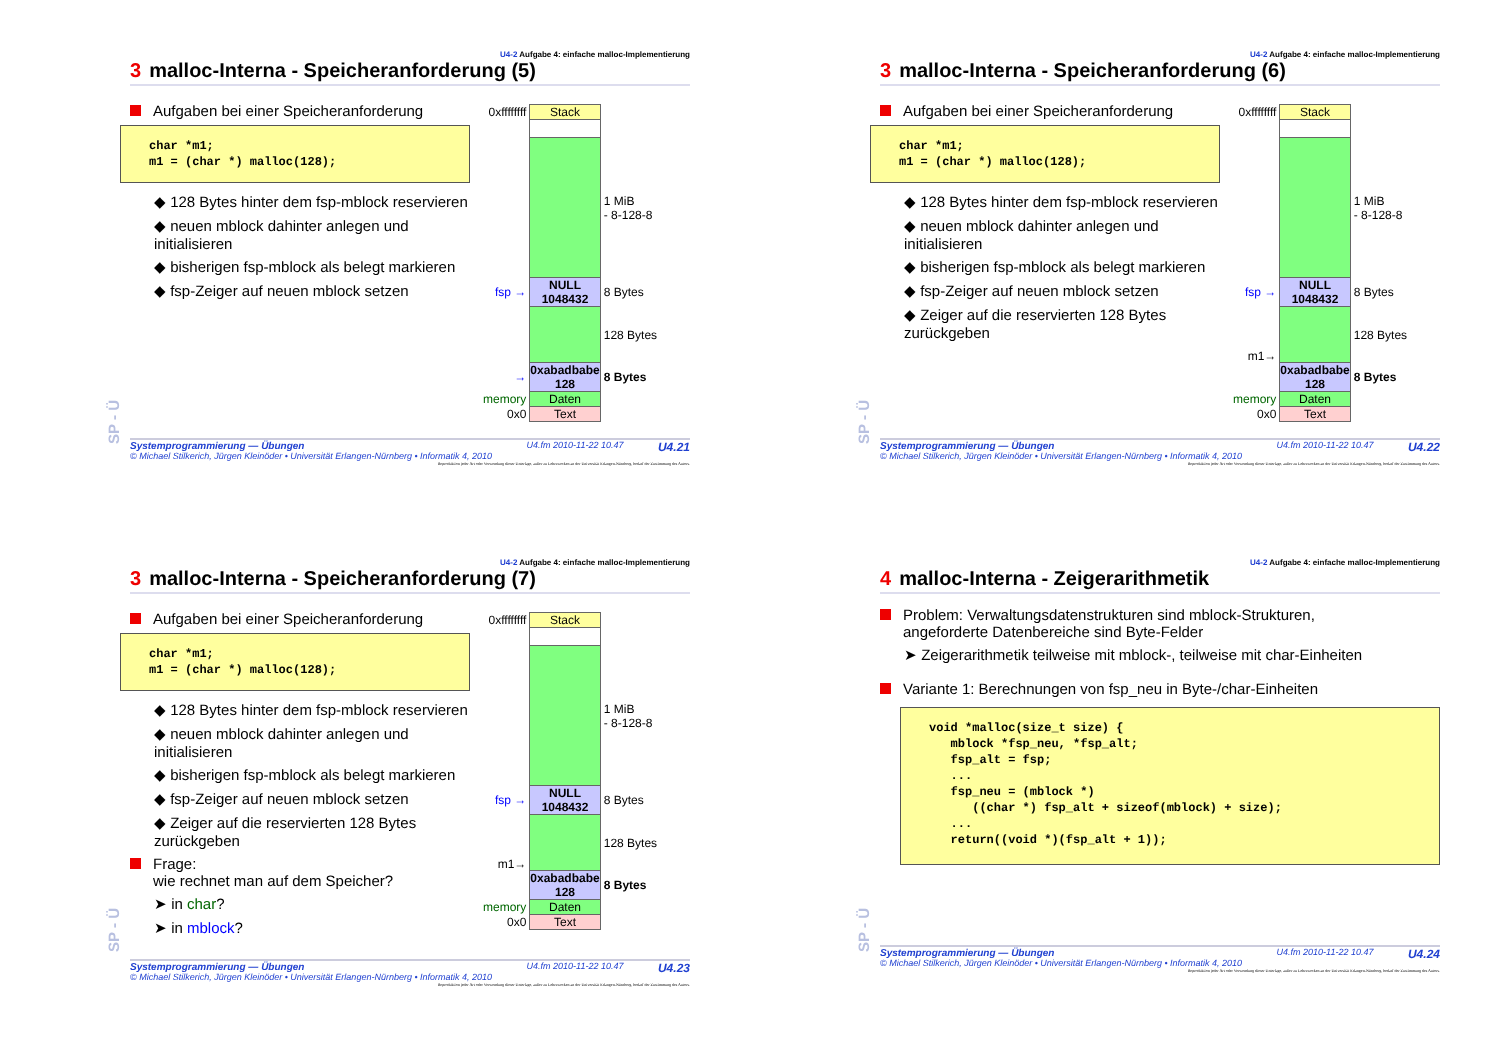SP - Ü
U4-2 Aufgabe 4: einfache malloc-Implementierung
3 malloc-Interna - Speicheranforderung (5)
Aufgaben bei einer Speicheranforderung
char *m1; m1 = (char *) malloc(128);
◆ 128 Bytes hinter dem fsp-mblock reservieren
◆ neuen mblock dahinter anlegen und initialisieren
◆ bisherigen fsp-mblock als belegt markieren
◆ fsp-Zeiger auf neuen mblock setzen
| 0xffffffff | Stack | |
| | | 1 MiB - 8-128-8 |
| fsp → | NULL 1048432 | 8 Bytes |
| | | 128 Bytes |
| → | 0xabadbabe 128 | 8 Bytes |
| memory | Daten | |
| 0x0 | Text | |
Systemprogrammierung — Übungen
© Michael Stilkerich, Jürgen Kleinöder • Universität Erlangen-Nürnberg • Informatik 4, 2010
U4.fm 2010-11-22 10.47
U4.21
Reproduktion jeder Art oder Verwendung dieser Unterlage, außer zu Lehrzwecken an der Universität Erlangen-Nürnberg, bedarf der Zustimmung des Autors.
SP - Ü
U4-2 Aufgabe 4: einfache malloc-Implementierung
3 malloc-Interna - Speicheranforderung (6)
Aufgaben bei einer Speicheranforderung
char *m1; m1 = (char *) malloc(128);
◆ 128 Bytes hinter dem fsp-mblock reservieren
◆ neuen mblock dahinter anlegen und initialisieren
◆ bisherigen fsp-mblock als belegt markieren
◆ fsp-Zeiger auf neuen mblock setzen
◆ Zeiger auf die reservierten 128 Bytes zurückgeben
| 0xffffffff | Stack | |
| | | 1 MiB - 8-128-8 |
| fsp → | NULL 1048432 | 8 Bytes |
| m1→ | | 128 Bytes |
| | 0xabadbabe 128 | 8 Bytes |
| memory | Daten | |
| 0x0 | Text | |
Systemprogrammierung — Übungen
© Michael Stilkerich, Jürgen Kleinöder • Universität Erlangen-Nürnberg • Informatik 4, 2010
U4.fm 2010-11-22 10.47
U4.22
Reproduktion jeder Art oder Verwendung dieser Unterlage, außer zu Lehrzwecken an der Universität Erlangen-Nürnberg, bedarf der Zustimmung des Autors.
SP - Ü
U4-2 Aufgabe 4: einfache malloc-Implementierung
3 malloc-Interna - Speicheranforderung (7)
Aufgaben bei einer Speicheranforderung
char *m1; m1 = (char *) malloc(128);
◆ 128 Bytes hinter dem fsp-mblock reservieren
◆ neuen mblock dahinter anlegen und initialisieren
◆ bisherigen fsp-mblock als belegt markieren
◆ fsp-Zeiger auf neuen mblock setzen
◆ Zeiger auf die reservierten 128 Bytes zurückgeben
Frage:
wie rechnet man auf dem Speicher?
➤ in char?
➤ in mblock?
| 0xffffffff | Stack | |
| | | 1 MiB - 8-128-8 |
| fsp → | NULL 1048432 | 8 Bytes |
| m1→ | | 128 Bytes |
| | 0xabadbabe 128 | 8 Bytes |
| memory | Daten | |
| 0x0 | Text | |
Systemprogrammierung — Übungen
© Michael Stilkerich, Jürgen Kleinöder • Universität Erlangen-Nürnberg • Informatik 4, 2010
U4.fm 2010-11-22 10.47
U4.23
Reproduktion jeder Art oder Verwendung dieser Unterlage, außer zu Lehrzwecken an der Universität Erlangen-Nürnberg, bedarf der Zustimmung des Autors.
SP - Ü
U4-2 Aufgabe 4: einfache malloc-Implementierung
4 malloc-Interna - Zeigerarithmetik
Problem: Verwaltungsdatenstrukturen sind mblock-Strukturen,
angeforderte Datenbereiche sind Byte-Felder
➤ Zeigerarithmetik teilweise mit mblock-, teilweise mit char-Einheiten
Variante 1: Berechnungen von fsp_neu in Byte-/char-Einheiten
void *malloc(size_t size) { mblock *fsp_neu, *fsp_alt; fsp_alt = fsp; ... fsp_neu = (mblock *) ((char *) fsp_alt + sizeof(mblock) + size); ... return((void *)(fsp_alt + 1));
Systemprogrammierung — Übungen
© Michael Stilkerich, Jürgen Kleinöder • Universität Erlangen-Nürnberg • Informatik 4, 2010
U4.fm 2010-11-22 10.47
U4.24
Reproduktion jeder Art oder Verwendung dieser Unterlage, außer zu Lehrzwecken an der Universität Erlangen-Nürnberg, bedarf der Zustimmung des Autors.